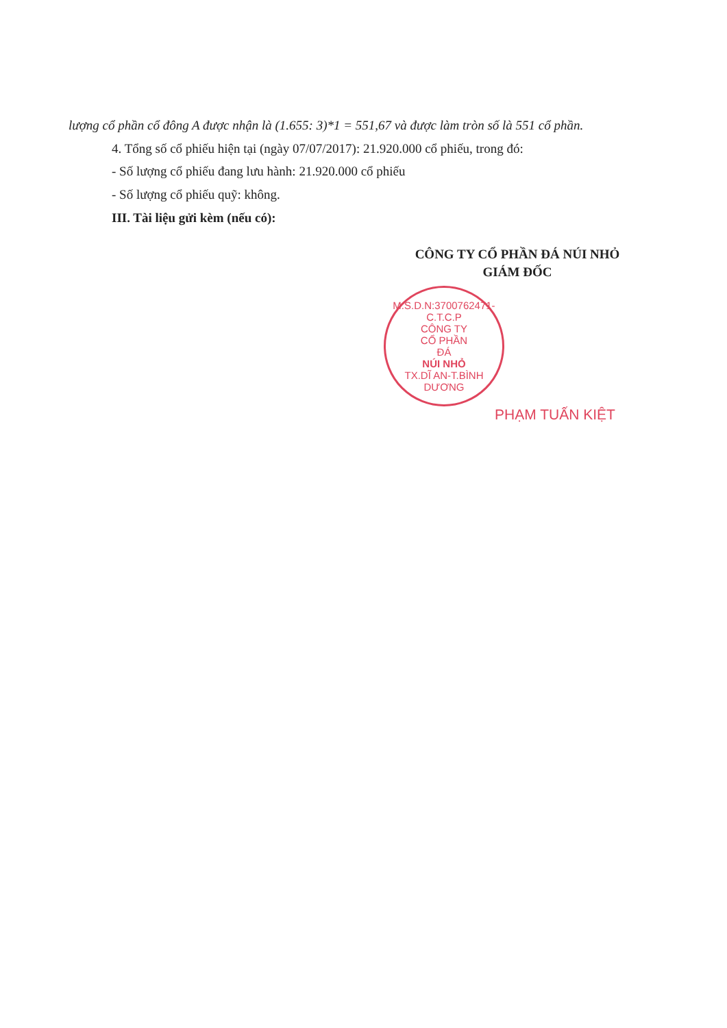lượng cổ phần cổ đông A được nhận là (1.655: 3)*1 = 551,67 và được làm tròn số là 551 cổ phần.
4. Tổng số cổ phiếu hiện tại (ngày 07/07/2017): 21.920.000 cổ phiếu, trong đó:
- Số lượng cổ phiếu đang lưu hành: 21.920.000 cổ phiếu
- Số lượng cổ phiếu quỹ: không.
III. Tài liệu gửi kèm (nếu có):
CÔNG TY CỔ PHẦN ĐÁ NÚI NHỎ
GIÁM ĐỐC
M.S.D.N:3700762471-C.T.C.P
CÔNG TY
CỔ PHẦN
ĐÁ
NÚI NHỎ
TX.DĨ AN-T.BÌNH DƯƠNG
PHẠM TUẤN KIỆT